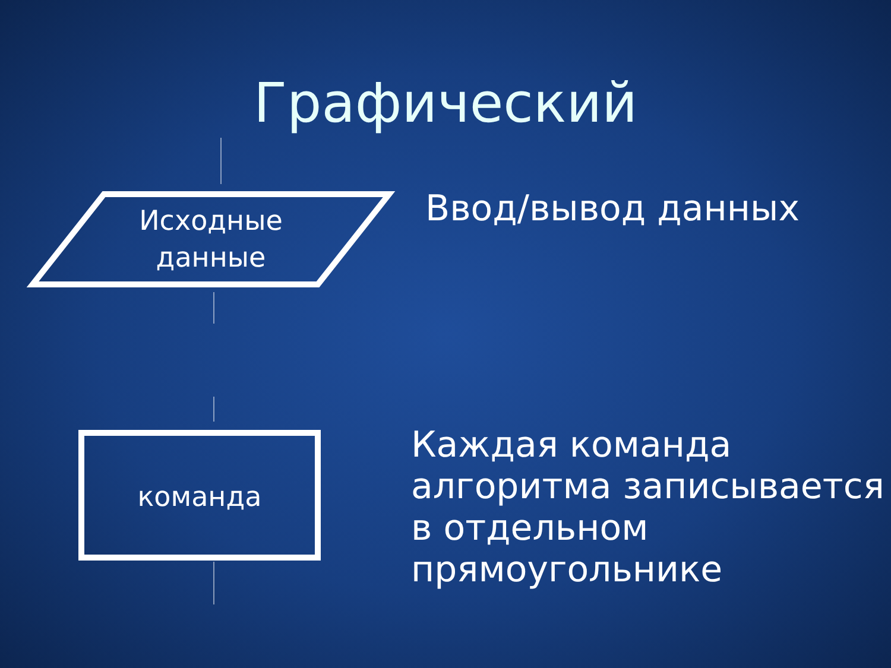Графический
Исходные
данные
Ввод/вывод данных
команда
Каждая команда
алгоритма записывается
в отдельном
прямоугольнике